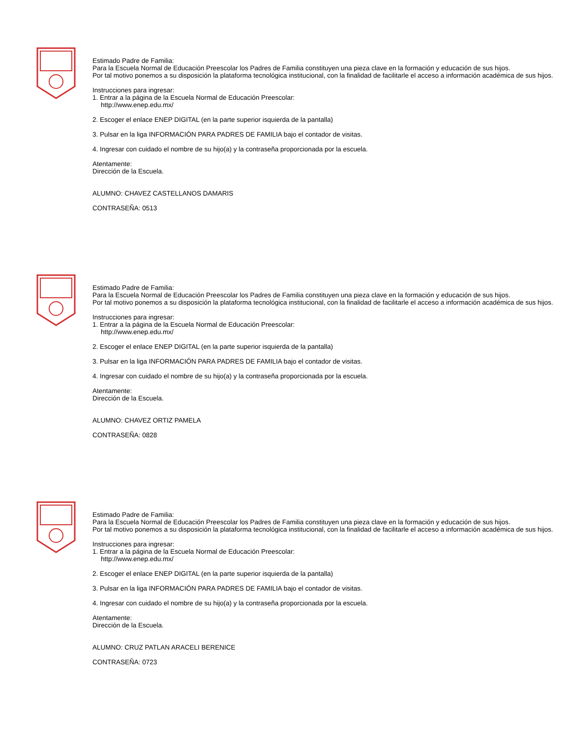Estimado Padre de Familia:
Para la Escuela Normal de Educación Preescolar los Padres de Familia constituyen una pieza clave en la formación y educación de sus hijos.
Por tal motivo ponemos a su disposición la plataforma tecnológica institucional, con la finalidad de facilitarle el acceso a información académica de sus hijos.
Instrucciones para ingresar:
1. Entrar a la página de la Escuela Normal de Educación Preescolar:
http://www.enep.edu.mx/
2. Escoger el enlace ENEP DIGITAL (en la parte superior isquierda de la pantalla)
3. Pulsar en la liga INFORMACIÓN PARA PADRES DE FAMILIA bajo el contador de visitas.
4. Ingresar con cuidado el nombre de su hijo(a) y la contraseña proporcionada por la escuela.
Atentamente:
Dirección de la Escuela.
ALUMNO: CHAVEZ CASTELLANOS DAMARIS
CONTRASEÑA: 0513
Estimado Padre de Familia:
Para la Escuela Normal de Educación Preescolar los Padres de Familia constituyen una pieza clave en la formación y educación de sus hijos.
Por tal motivo ponemos a su disposición la plataforma tecnológica institucional, con la finalidad de facilitarle el acceso a información académica de sus hijos.
Instrucciones para ingresar:
1. Entrar a la página de la Escuela Normal de Educación Preescolar:
http://www.enep.edu.mx/
2. Escoger el enlace ENEP DIGITAL (en la parte superior isquierda de la pantalla)
3. Pulsar en la liga INFORMACIÓN PARA PADRES DE FAMILIA bajo el contador de visitas.
4. Ingresar con cuidado el nombre de su hijo(a) y la contraseña proporcionada por la escuela.
Atentamente:
Dirección de la Escuela.
ALUMNO: CHAVEZ ORTIZ PAMELA
CONTRASEÑA: 0828
Estimado Padre de Familia:
Para la Escuela Normal de Educación Preescolar los Padres de Familia constituyen una pieza clave en la formación y educación de sus hijos.
Por tal motivo ponemos a su disposición la plataforma tecnológica institucional, con la finalidad de facilitarle el acceso a información académica de sus hijos.
Instrucciones para ingresar:
1. Entrar a la página de la Escuela Normal de Educación Preescolar:
http://www.enep.edu.mx/
2. Escoger el enlace ENEP DIGITAL (en la parte superior isquierda de la pantalla)
3. Pulsar en la liga INFORMACIÓN PARA PADRES DE FAMILIA bajo el contador de visitas.
4. Ingresar con cuidado el nombre de su hijo(a) y la contraseña proporcionada por la escuela.
Atentamente:
Dirección de la Escuela.
ALUMNO: CRUZ PATLAN ARACELI BERENICE
CONTRASEÑA: 0723